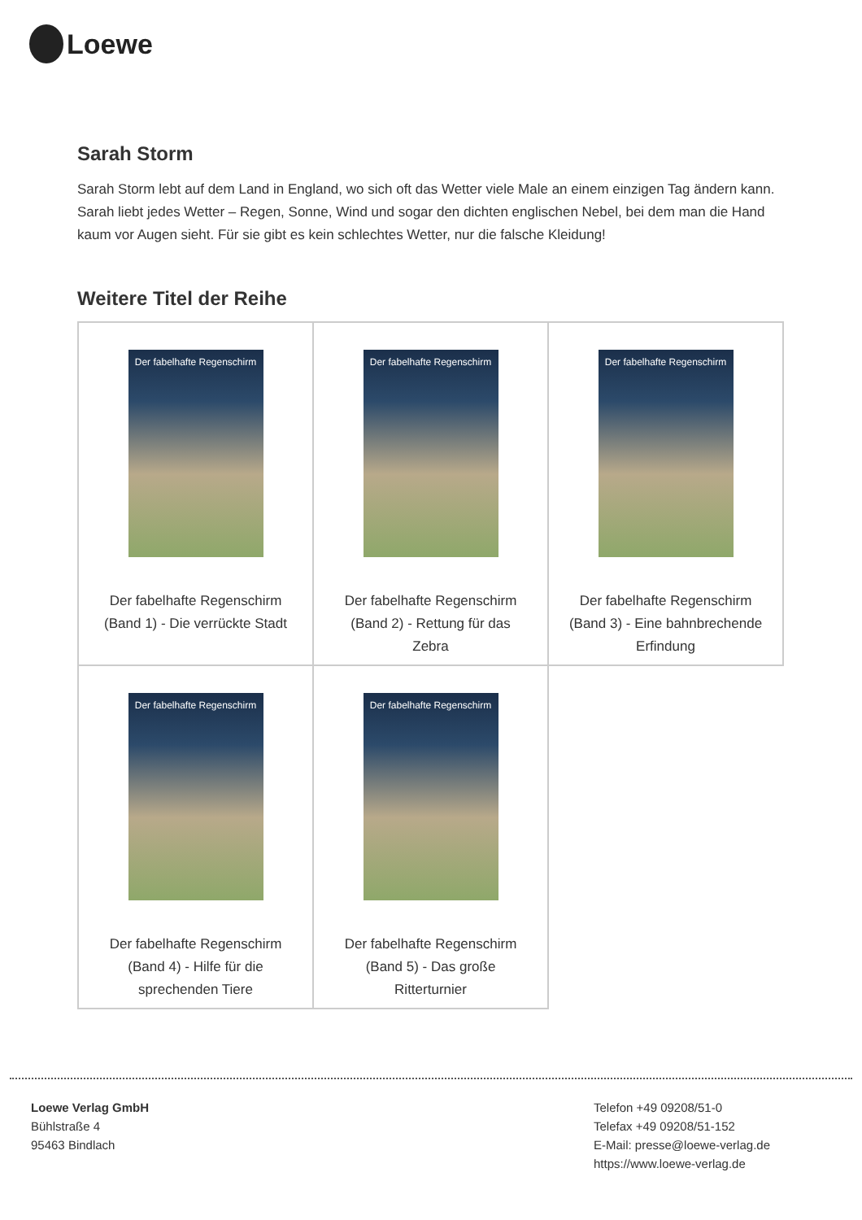Loewe
Sarah Storm
Sarah Storm lebt auf dem Land in England, wo sich oft das Wetter viele Male an einem einzigen Tag ändern kann. Sarah liebt jedes Wetter – Regen, Sonne, Wind und sogar den dichten englischen Nebel, bei dem man die Hand kaum vor Augen sieht. Für sie gibt es kein schlechtes Wetter, nur die falsche Kleidung!
Weitere Titel der Reihe
| Der fabelhafte Regenschirm Der fabelhafte Regenschirm (Band 1) - Die verrückte Stadt | Der fabelhafte Regenschirm Der fabelhafte Regenschirm (Band 2) - Rettung für das Zebra | Der fabelhafte Regenschirm Der fabelhafte Regenschirm (Band 3) - Eine bahnbrechende Erfindung |
| Der fabelhafte Regenschirm Der fabelhafte Regenschirm (Band 4) - Hilfe für die sprechenden Tiere | Der fabelhafte Regenschirm Der fabelhafte Regenschirm (Band 5) - Das große Ritterturnier | |
Loewe Verlag GmbH
Bühlstraße 4
95463 Bindlach
Telefon +49 09208/51-0
Telefax +49 09208/51-152
E-Mail: presse@loewe-verlag.de
https://www.loewe-verlag.de